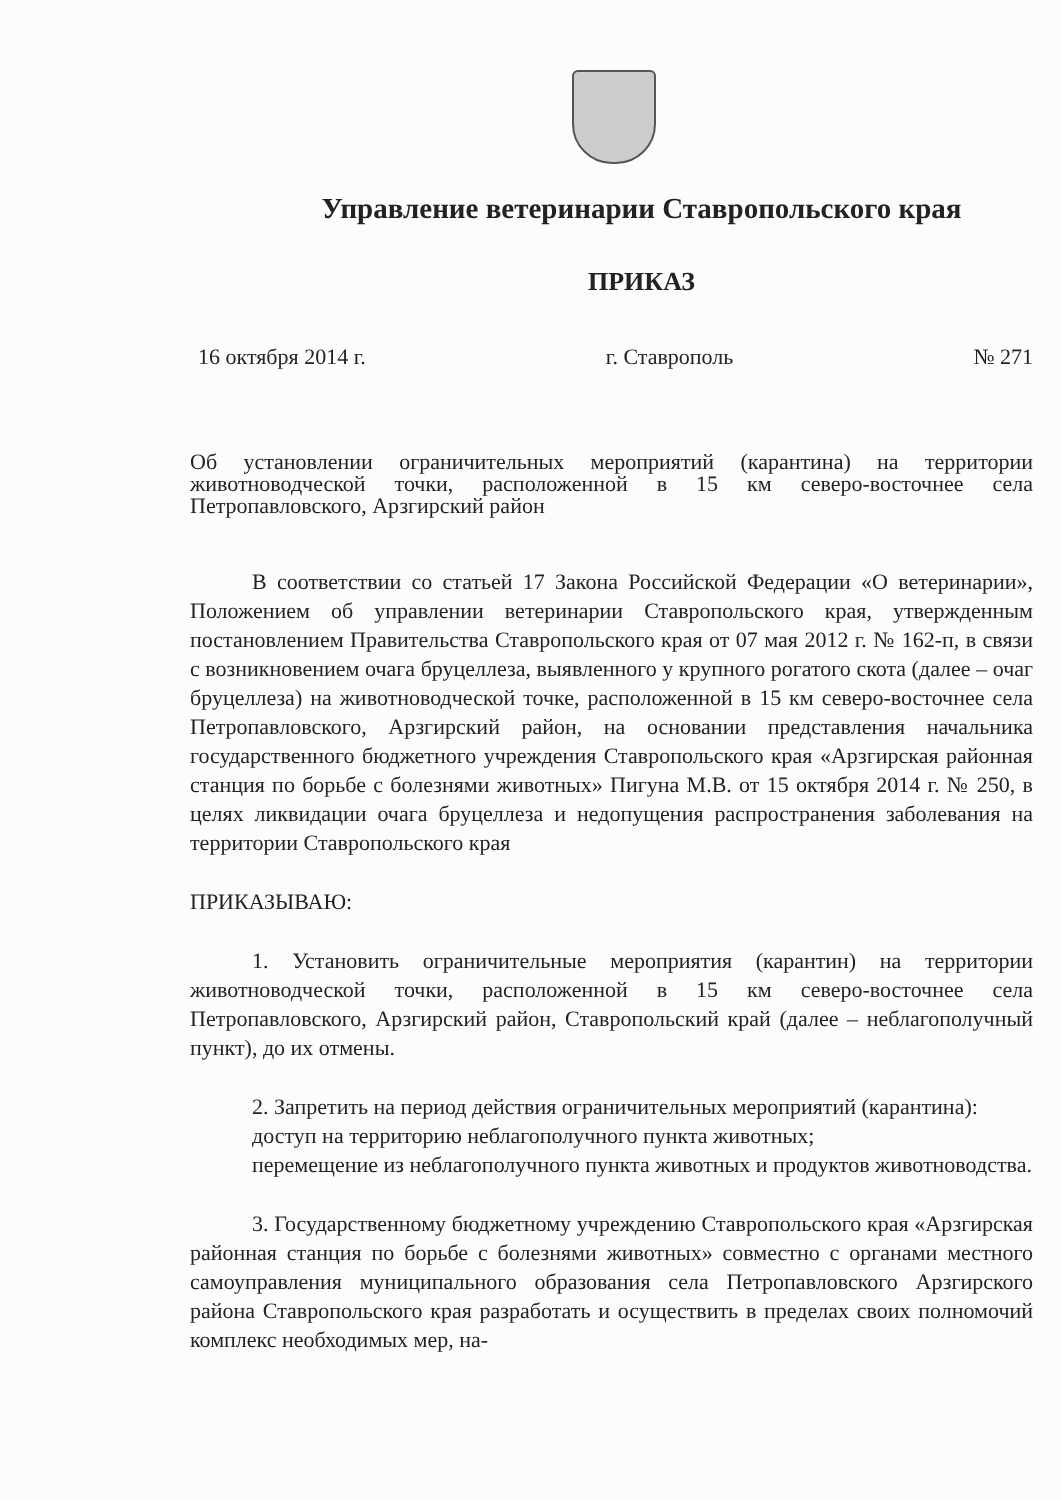Управление ветеринарии Ставропольского края
ПРИКАЗ
16 октября 2014 г. г. Ставрополь № 271
Об установлении ограничительных мероприятий (карантина) на территории животноводческой точки, расположенной в 15 км северо-восточнее села Петропавловского, Арзгирский район
В соответствии со статьей 17 Закона Российской Федерации «О ветеринарии», Положением об управлении ветеринарии Ставропольского края, утвержденным постановлением Правительства Ставропольского края от 07 мая 2012 г. № 162-п, в связи с возникновением очага бруцеллеза, выявленного у крупного рогатого скота (далее – очаг бруцеллеза) на животноводческой точке, расположенной в 15 км северо-восточнее села Петропавловского, Арзгирский район, на основании представления начальника государственного бюджетного учреждения Ставропольского края «Арзгирская районная станция по борьбе с болезнями животных» Пигуна М.В. от 15 октября 2014 г. № 250, в целях ликвидации очага бруцеллеза и недопущения распространения заболевания на территории Ставропольского края
ПРИКАЗЫВАЮ:
1. Установить ограничительные мероприятия (карантин) на территории животноводческой точки, расположенной в 15 км северо-восточнее села Петропавловского, Арзгирский район, Ставропольский край (далее – неблагополучный пункт), до их отмены.
2. Запретить на период действия ограничительных мероприятий (карантина):
доступ на территорию неблагополучного пункта животных;
перемещение из неблагополучного пункта животных и продуктов животноводства.
3. Государственному бюджетному учреждению Ставропольского края «Арзгирская районная станция по борьбе с болезнями животных» совместно с органами местного самоуправления муниципального образования села Петропавловского Арзгирского района Ставропольского края разработать и осуществить в пределах своих полномочий комплекс необходимых мер, на-